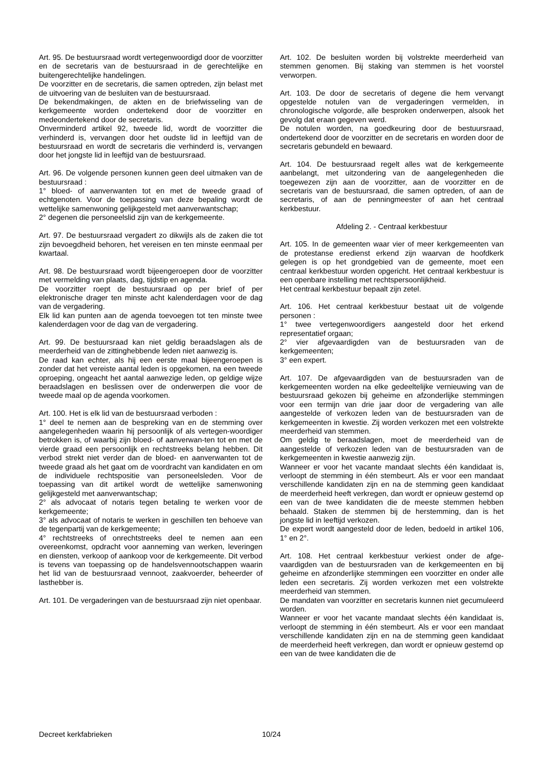Art. 95. De bestuursraad wordt vertegenwoordigd door de voorzitter en de secretaris van de bestuursraad in de gerechtelijke en buitengerechtelijke handelingen.
De voorzitter en de secretaris, die samen optreden, zijn belast met de uitvoering van de besluiten van de bestuursraad.
De bekendmakingen, de akten en de briefwisseling van de kerkgemeente worden ondertekend door de voorzitter en medeondertekend door de secretaris.
Onverminderd artikel 92, tweede lid, wordt de voorzitter die verhinderd is, vervangen door het oudste lid in leeftijd van de bestuursraad en wordt de secretaris die verhinderd is, vervangen door het jongste lid in leeftijd van de bestuursraad.
Art. 96. De volgende personen kunnen geen deel uitmaken van de bestuursraad :
1° bloed- of aanverwanten tot en met de tweede graad of echtgenoten. Voor de toepassing van deze bepaling wordt de wettelijke samenwoning gelijkgesteld met aanverwantschap;
2° degenen die personeelslid zijn van de kerkgemeente.
Art. 97. De bestuursraad vergadert zo dikwijls als de zaken die tot zijn bevoegdheid behoren, het vereisen en ten minste eenmaal per kwartaal.
Art. 98. De bestuursraad wordt bijeengeroepen door de voorzitter met vermelding van plaats, dag, tijdstip en agenda.
De voorzitter roept de bestuursraad op per brief of per elektronische drager ten minste acht kalenderdagen voor de dag van de vergadering.
Elk lid kan punten aan de agenda toevoegen tot ten minste twee kalenderdagen voor de dag van de vergadering.
Art. 99. De bestuursraad kan niet geldig beraadslagen als de meerderheid van de zittinghebbende leden niet aanwezig is.
De raad kan echter, als hij een eerste maal bijeengeroepen is zonder dat het vereiste aantal leden is opgekomen, na een tweede oproeping, ongeacht het aantal aanwezige leden, op geldige wijze beraadslagen en beslissen over de onderwerpen die voor de tweede maal op de agenda voorkomen.
Art. 100. Het is elk lid van de bestuursraad verboden :
1° deel te nemen aan de bespreking van en de stemming over aangelegenheden waarin hij persoonlijk of als vertegen-woordiger betrokken is, of waarbij zijn bloed- of aanverwan-ten tot en met de vierde graad een persoonlijk en rechtstreeks belang hebben. Dit verbod strekt niet verder dan de bloed- en aanverwanten tot de tweede graad als het gaat om de voordracht van kandidaten en om de individuele rechtspositie van personeelsleden. Voor de toepassing van dit artikel wordt de wettelijke samenwoning gelijkgesteld met aanverwantschap;
2° als advocaat of notaris tegen betaling te werken voor de kerkgemeente;
3° als advocaat of notaris te werken in geschillen ten behoeve van de tegenpartij van de kerkgemeente;
4° rechtstreeks of onrechtstreeks deel te nemen aan een overeenkomst, opdracht voor aanneming van werken, leveringen en diensten, verkoop of aankoop voor de kerkgemeente. Dit verbod is tevens van toepassing op de handelsvennootschappen waarin het lid van de bestuursraad vennoot, zaakvoerder, beheerder of lasthebber is.
Art. 101. De vergaderingen van de bestuursraad zijn niet openbaar.
Art. 102. De besluiten worden bij volstrekte meerderheid van stemmen genomen. Bij staking van stemmen is het voorstel verworpen.
Art. 103. De door de secretaris of degene die hem vervangt opgestelde notulen van de vergaderingen vermelden, in chronologische volgorde, alle besproken onderwerpen, alsook het gevolg dat eraan gegeven werd.
De notulen worden, na goedkeuring door de bestuursraad, ondertekend door de voorzitter en de secretaris en worden door de secretaris gebundeld en bewaard.
Art. 104. De bestuursraad regelt alles wat de kerkgemeente aanbelangt, met uitzondering van de aangelegenheden die toegewezen zijn aan de voorzitter, aan de voorzitter en de secretaris van de bestuursraad, die samen optreden, of aan de secretaris, of aan de penningmeester of aan het centraal kerkbestuur.
Afdeling 2. - Centraal kerkbestuur
Art. 105. In de gemeenten waar vier of meer kerkgemeenten van de protestanse eredienst erkend zijn waarvan de hoofdkerk gelegen is op het grondgebied van de gemeente, moet een centraal kerkbestuur worden opgericht. Het centraal kerkbestuur is een openbare instelling met rechtspersoonlijkheid.
Het centraal kerkbestuur bepaalt zijn zetel.
Art. 106. Het centraal kerkbestuur bestaat uit de volgende personen :
1° twee vertegenwoordigers aangesteld door het erkend representatief orgaan;
2° vier afgevaardigden van de bestuursraden van de kerkgemeenten;
3° een expert.
Art. 107. De afgevaardigden van de bestuursraden van de kerkgemeenten worden na elke gedeeltelijke vernieuwing van de bestuursraad gekozen bij geheime en afzonderlijke stemmingen voor een termijn van drie jaar door de vergadering van alle aangestelde of verkozen leden van de bestuursraden van de kerkgemeenten in kwestie. Zij worden verkozen met een volstrekte meerderheid van stemmen.
Om geldig te beraadslagen, moet de meerderheid van de aangestelde of verkozen leden van de bestuursraden van de kerkgemeenten in kwestie aanwezig zijn.
Wanneer er voor het vacante mandaat slechts één kandidaat is, verloopt de stemming in één stembeurt. Als er voor een mandaat verschillende kandidaten zijn en na de stemming geen kandidaat de meerderheid heeft verkregen, dan wordt er opnieuw gestemd op een van de twee kandidaten die de meeste stemmen hebben behaald. Staken de stemmen bij de herstemming, dan is het jongste lid in leeftijd verkozen.
De expert wordt aangesteld door de leden, bedoeld in artikel 106, 1° en 2°.
Art. 108. Het centraal kerkbestuur verkiest onder de afge-vaardigden van de bestuursraden van de kerkgemeenten en bij geheime en afzonderlijke stemmingen een voorzitter en onder alle leden een secretaris. Zij worden verkozen met een volstrekte meerderheid van stemmen.
De mandaten van voorzitter en secretaris kunnen niet gecumuleerd worden.
Wanneer er voor het vacante mandaat slechts één kandidaat is, verloopt de stemming in één stembeurt. Als er voor een mandaat verschillende kandidaten zijn en na de stemming geen kandidaat de meerderheid heeft verkregen, dan wordt er opnieuw gestemd op een van de twee kandidaten die de
Decreet kerkfabrieken 10/24